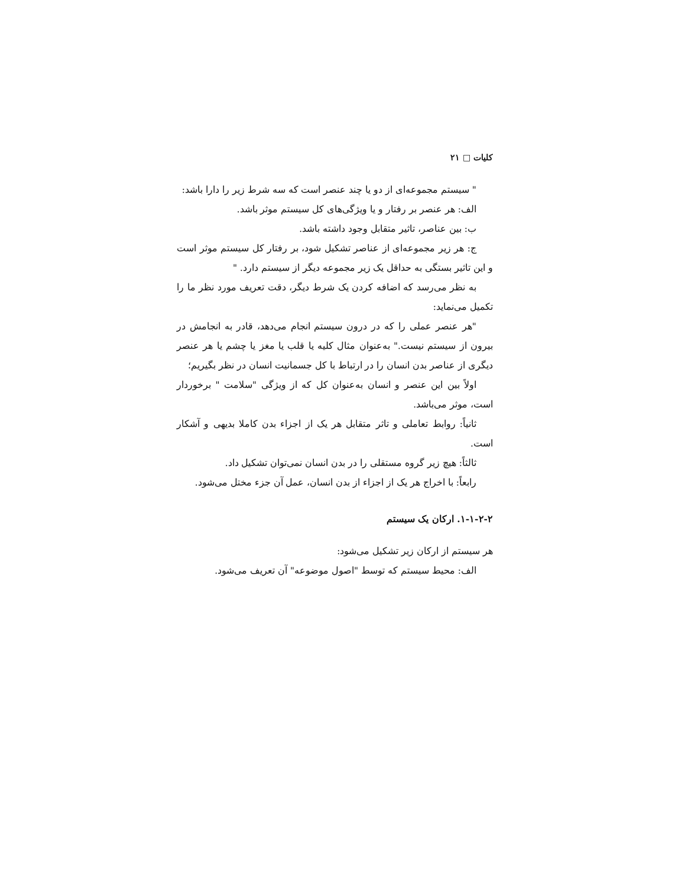کلیات □ ۲۱
" سیستم مجموعه‌ای از دو یا چند عنصر است که سه شرط زیر را دارا باشد:
الف: هر عنصر بر رفتار و یا ویژگی‌های کل سیستم موثر باشد.
ب: بین عناصر، تاثیر متقابل وجود داشته باشد.
ج: هر زیر مجموعه‌ای از عناصر تشکیل شود، بر رفتار کل سیستم موثر است و این تاثیر بستگی به حداقل یک زیر مجموعه دیگر از سیستم دارد. "
به نظر می‌رسد که اضافه کردن یک شرط دیگر، دقت تعریف مورد نظر ما را تکمیل می‌نماید:
"هر عنصر عملی را که در درون سیستم انجام می‌دهد، قادر به انجامش در بیرون از سیستم نیست." به‌عنوان مثال کلیه یا قلب یا مغز یا چشم یا هر عنصر دیگری از عناصر بدن انسان را در ارتباط با کل جسمانیت انسان در نظر بگیریم؛
اولاً بین این عنصر و انسان به‌عنوان کل که از ویژگی "سلامت " برخوردار است، موثر می‌باشد.
ثانیاً: روابط تعاملی و تاثر متقابل هر یک از اجزاء بدن کاملا بدیهی و آشکار است.
ثالثاً: هیچ زیر گروه مستقلی را در بدن انسان نمی‌توان تشکیل داد.
رابعاً: با اخراج هر یک از اجزاء از بدن انسان، عمل آن جزء مختل می‌شود.
۱-۱-۲-۲. ارکان یک سیستم
هر سیستم از ارکان زیر تشکیل می‌شود:
الف: محیط سیستم که توسط "اصول موضوعه" آن تعریف می‌شود.